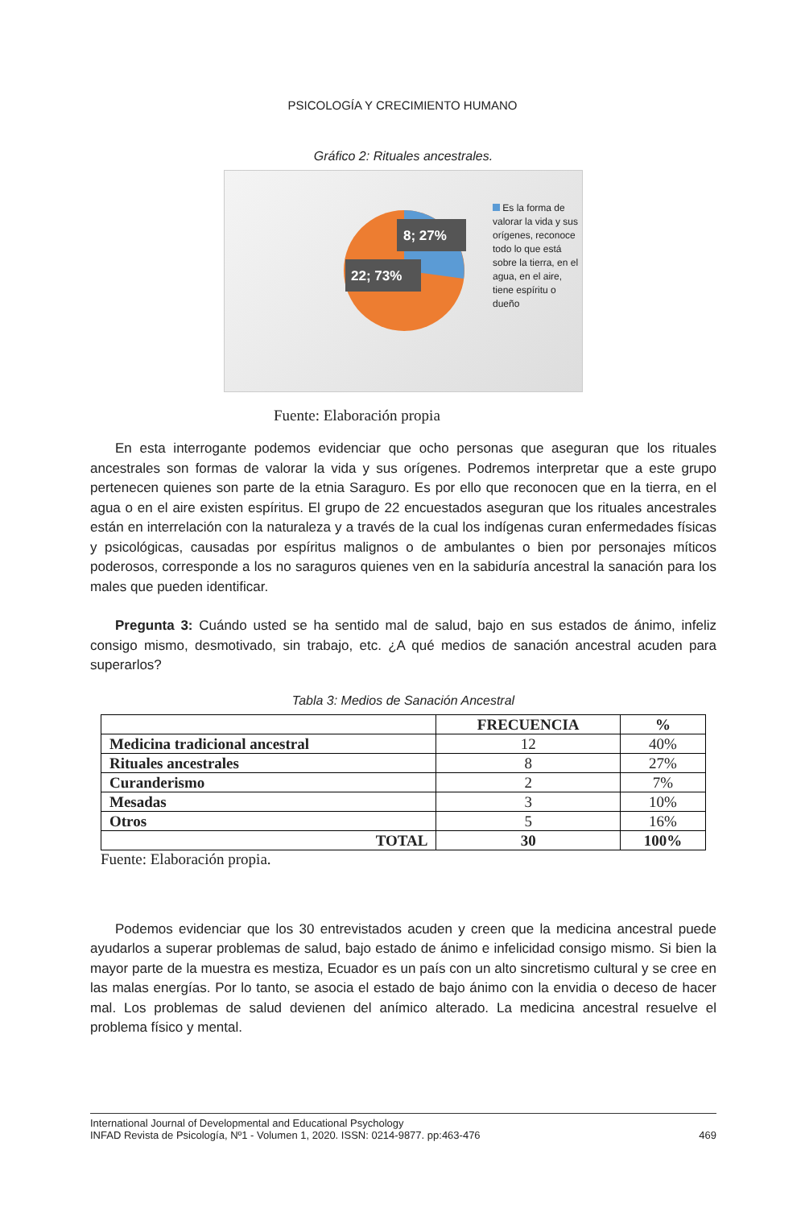PSICOLOGÍA Y CRECIMIENTO HUMANO
Gráfico 2: Rituales ancestrales.
8; 27%
22; 73%
Es la forma de valorar la vida y sus orígenes, reconoce todo lo que está sobre la tierra, en el agua, en el aire, tiene espíritu o dueño
Fuente: Elaboración propia
En esta interrogante podemos evidenciar que ocho personas que aseguran que los rituales ancestrales son formas de valorar la vida y sus orígenes. Podremos interpretar que a este grupo pertenecen quienes son parte de la etnia Saraguro. Es por ello que reconocen que en la tierra, en el agua o en el aire existen espíritus. El grupo de 22 encuestados aseguran que los rituales ancestrales están en interrelación con la naturaleza y a través de la cual los indígenas curan enfermedades físicas y psicológicas, causadas por espíritus malignos o de ambulantes o bien por personajes míticos poderosos, corresponde a los no saraguros quienes ven en la sabiduría ancestral la sanación para los males que pueden identificar.
Pregunta 3: Cuándo usted se ha sentido mal de salud, bajo en sus estados de ánimo, infeliz consigo mismo, desmotivado, sin trabajo, etc. ¿A qué medios de sanación ancestral acuden para superarlos?
Tabla 3: Medios de Sanación Ancestral
| | FRECUENCIA | % |
| --- | --- | --- |
| Medicina tradicional ancestral | 12 | 40% |
| Rituales ancestrales | 8 | 27% |
| Curanderismo | 2 | 7% |
| Mesadas | 3 | 10% |
| Otros | 5 | 16% |
| TOTAL | 30 | 100% |
Fuente: Elaboración propia.
Podemos evidenciar que los 30 entrevistados acuden y creen que la medicina ancestral puede ayudarlos a superar problemas de salud, bajo estado de ánimo e infelicidad consigo mismo. Si bien la mayor parte de la muestra es mestiza, Ecuador es un país con un alto sincretismo cultural y se cree en las malas energías. Por lo tanto, se asocia el estado de bajo ánimo con la envidia o deceso de hacer mal. Los problemas de salud devienen del anímico alterado. La medicina ancestral resuelve el problema físico y mental.
International Journal of Developmental and Educational Psychology
INFAD Revista de Psicología, Nº1 - Volumen 1, 2020. ISSN: 0214-9877. pp:463-476
469